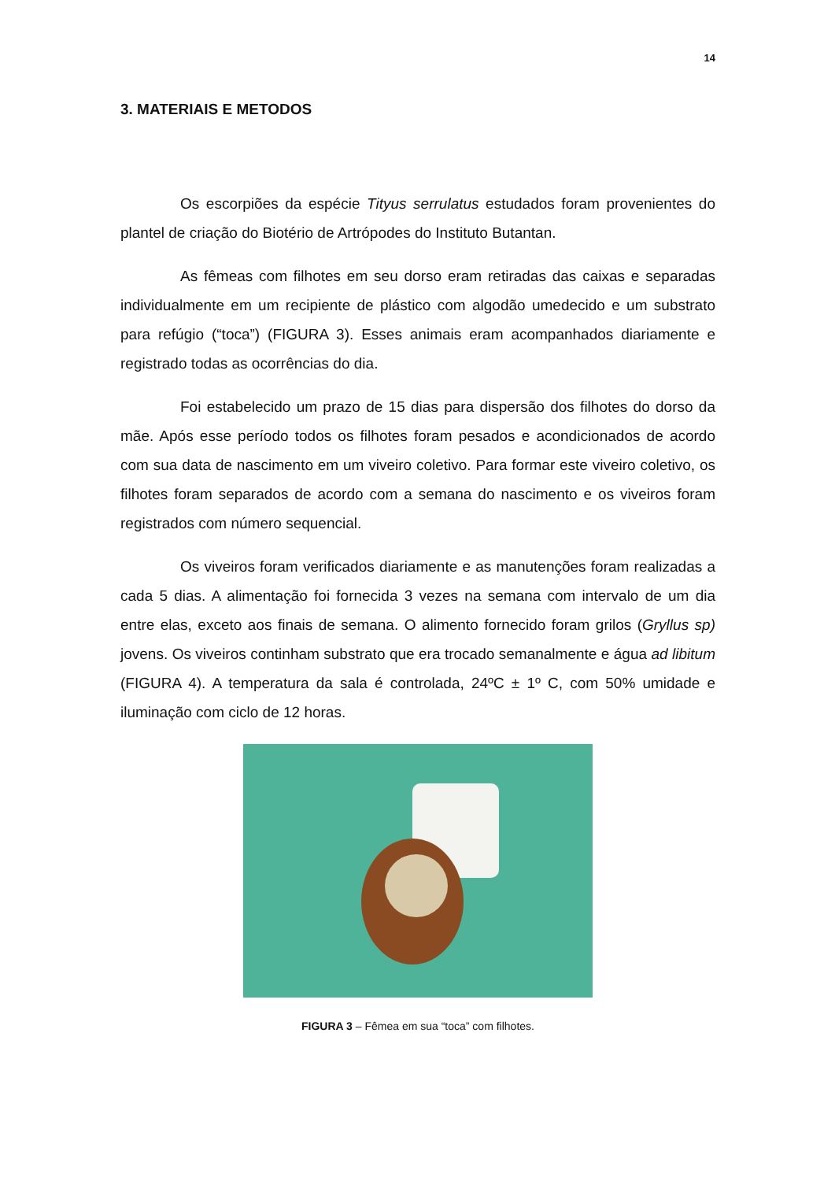14
3. MATERIAIS E METODOS
Os escorpiões da espécie Tityus serrulatus estudados foram provenientes do plantel de criação do Biotério de Artrópodes do Instituto Butantan.
As fêmeas com filhotes em seu dorso eram retiradas das caixas e separadas individualmente em um recipiente de plástico com algodão umedecido e um substrato para refúgio (“toca”) (FIGURA 3). Esses animais eram acompanhados diariamente e registrado todas as ocorrências do dia.
Foi estabelecido um prazo de 15 dias para dispersão dos filhotes do dorso da mãe. Após esse período todos os filhotes foram pesados e acondicionados de acordo com sua data de nascimento em um viveiro coletivo. Para formar este viveiro coletivo, os filhotes foram separados de acordo com a semana do nascimento e os viveiros foram registrados com número sequencial.
Os viveiros foram verificados diariamente e as manutenções foram realizadas a cada 5 dias. A alimentação foi fornecida 3 vezes na semana com intervalo de um dia entre elas, exceto aos finais de semana. O alimento fornecido foram grilos (Gryllus sp) jovens. Os viveiros continham substrato que era trocado semanalmente e água ad libitum (FIGURA 4). A temperatura da sala é controlada, 24ºC ± 1º C, com 50% umidade e iluminação com ciclo de 12 horas.
FIGURA 3 – Fêmea em sua “toca” com filhotes.